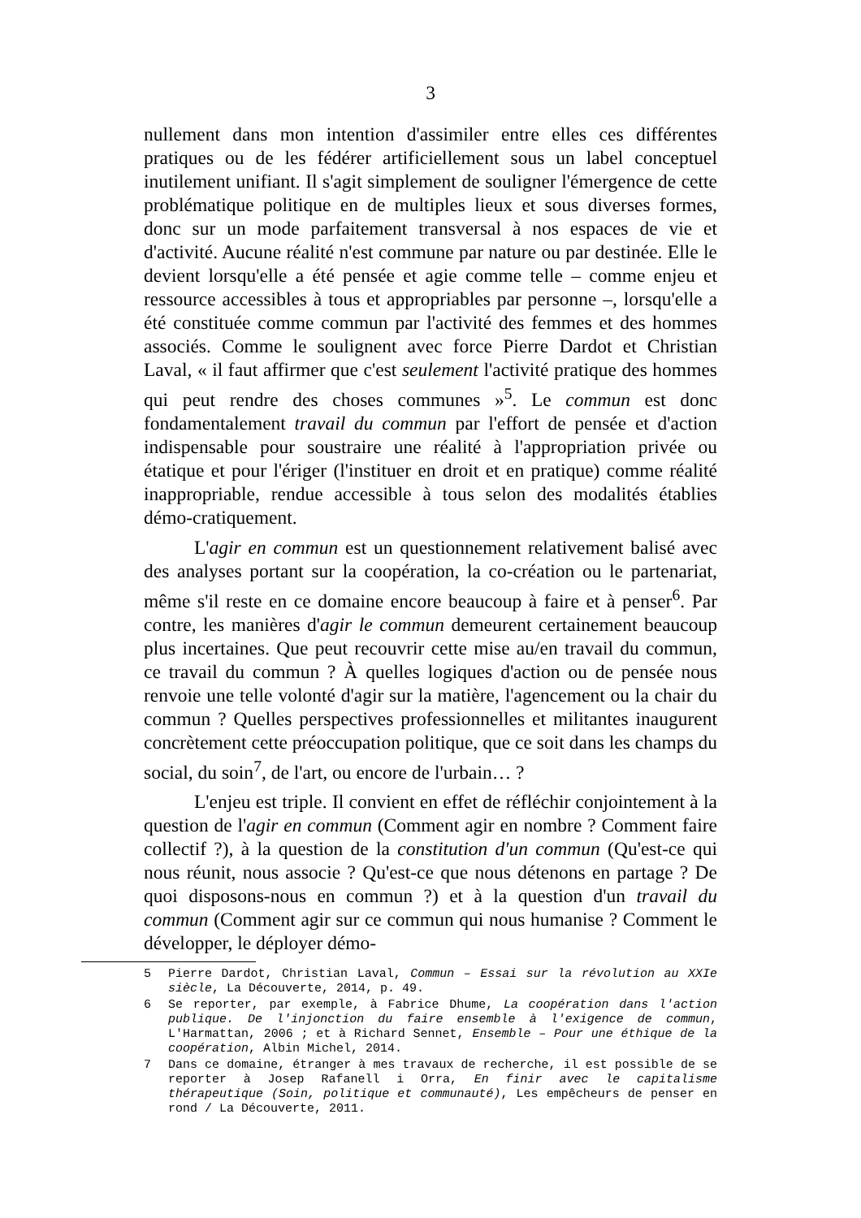3
nullement dans mon intention d'assimiler entre elles ces différentes pratiques ou de les fédérer artificiellement sous un label conceptuel inutilement unifiant. Il s'agit simplement de souligner l'émergence de cette problématique politique en de multiples lieux et sous diverses formes, donc sur un mode parfaitement transversal à nos espaces de vie et d'activité. Aucune réalité n'est commune par nature ou par destinée. Elle le devient lorsqu'elle a été pensée et agie comme telle – comme enjeu et ressource accessibles à tous et appropriables par personne –, lorsqu'elle a été constituée comme commun par l'activité des femmes et des hommes associés. Comme le soulignent avec force Pierre Dardot et Christian Laval, « il faut affirmer que c'est seulement l'activité pratique des hommes qui peut rendre des choses communes »<sup>5</sup>. Le commun est donc fondamentalement travail du commun par l'effort de pensée et d'action indispensable pour soustraire une réalité à l'appropriation privée ou étatique et pour l'ériger (l'instituer en droit et en pratique) comme réalité inappropriable, rendue accessible à tous selon des modalités établies démo-cratiquement.
L'agir en commun est un questionnement relativement balisé avec des analyses portant sur la coopération, la co-création ou le partenariat, même s'il reste en ce domaine encore beaucoup à faire et à penser<sup>6</sup>. Par contre, les manières d'agir le commun demeurent certainement beaucoup plus incertaines. Que peut recouvrir cette mise au/en travail du commun, ce travail du commun ? À quelles logiques d'action ou de pensée nous renvoie une telle volonté d'agir sur la matière, l'agencement ou la chair du commun ? Quelles perspectives professionnelles et militantes inaugurent concrètement cette préoccupation politique, que ce soit dans les champs du social, du soin<sup>7</sup>, de l'art, ou encore de l'urbain… ?
L'enjeu est triple. Il convient en effet de réfléchir conjointement à la question de l'agir en commun (Comment agir en nombre ? Comment faire collectif ?), à la question de la constitution d'un commun (Qu'est-ce qui nous réunit, nous associe ? Qu'est-ce que nous détenons en partage ? De quoi disposons-nous en commun ?) et à la question d'un travail du commun (Comment agir sur ce commun qui nous humanise ? Comment le développer, le déployer démo-
5 Pierre Dardot, Christian Laval, Commun – Essai sur la révolution au XXIe siècle, La Découverte, 2014, p. 49.
6 Se reporter, par exemple, à Fabrice Dhume, La coopération dans l'action publique. De l'injonction du faire ensemble à l'exigence de commun, L'Harmattan, 2006 ; et à Richard Sennet, Ensemble – Pour une éthique de la coopération, Albin Michel, 2014.
7 Dans ce domaine, étranger à mes travaux de recherche, il est possible de se reporter à Josep Rafanell i Orra, En finir avec le capitalisme thérapeutique (Soin, politique et communauté), Les empêcheurs de penser en rond / La Découverte, 2011.